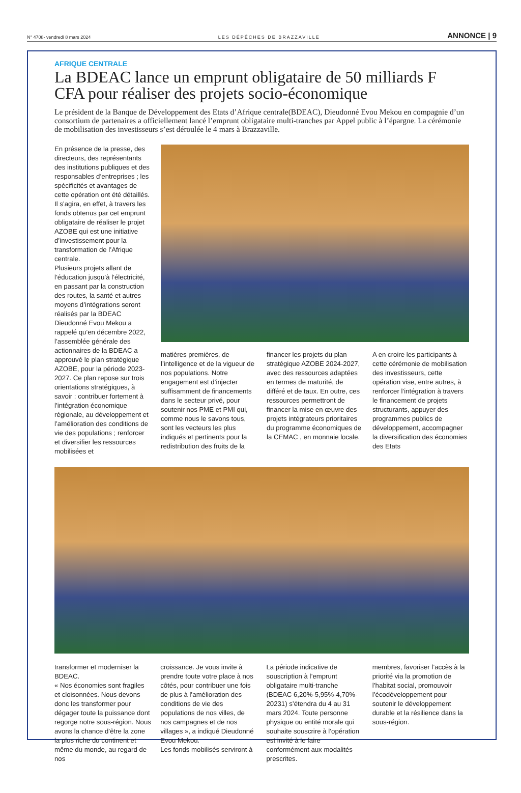N° 4708- vendredi 8 mars 2024 LES DÉPÊCHES DE BRAZZAVILLE ANNONCE | 9
AFRIQUE CENTRALE
La BDEAC lance un emprunt obligataire de 50 milliards F CFA pour réaliser des projets socio-économique
Le président de la Banque de Développement des Etats d’Afrique centrale(BDEAC), Dieudonné Evou Mekou en compagnie d’un consortium de partenaires a officiellement lancé l’emprunt obligataire multi-tranches par Appel public à l’épargne. La cérémonie de mobilisation des investisseurs s’est déroulée le 4 mars à Brazzaville.
En présence de la presse, des directeurs, des représentants des institutions publiques et des responsables d’entreprises ; les spécificités et avantages de cette opération ont été détaillés. Il s’agira, en effet, à travers les fonds obtenus par cet emprunt obligataire de réaliser le projet AZOBE qui est une initiative d’investissement pour la transformation de l’Afrique centrale.
Plusieurs projets allant de l’éducation jusqu’à l’électricité, en passant par la construction des routes, la santé et autres moyens d’intégrations seront réalisés par la BDEAC
Dieudonné Evou Mekou a rappelé qu’en décembre 2022, l’assemblée générale des actionnaires de la BDEAC a approuvé le plan stratégique AZOBE, pour la période 2023-2027. Ce plan repose sur trois orientations stratégiques, à savoir : contribuer fortement à l’intégration économique régionale, au développement et l’amélioration des conditions de vie des populations ; renforcer et diversifier les ressources mobilisées et
matières premières, de l’intelligence et de la vigueur de nos populations. Notre engagement est d’injecter suffisamment de financements dans le secteur privé, pour soutenir nos PME et PMI qui, comme nous le savons tous, sont les vecteurs les plus indiqués et pertinents pour la redistribution des fruits de la
financer les projets du plan stratégique AZOBE 2024-2027, avec des ressources adaptées en termes de maturité, de différé et de taux. En outre, ces ressources permettront de financer la mise en œuvre des projets intégrateurs prioritaires du programme économiques de la CEMAC , en monnaie locale.
A en croire les participants à cette cérémonie de mobilisation des investisseurs, cette opération vise, entre autres, à renforcer l’intégration à travers le financement de projets structurants, appuyer des programmes publics de développement, accompagner la diversification des économies des Etats
transformer et moderniser la BDEAC.
« Nos économies sont fragiles et cloisonnées. Nous devons donc les transformer pour dégager toute la puissance dont regorge notre sous-région. Nous avons la chance d’être la zone la plus riche du continent et même du monde, au regard de nos
croissance. Je vous invite à prendre toute votre place à nos côtés, pour contribuer une fois de plus à l’amélioration des conditions de vie des populations de nos villes, de nos campagnes et de nos villages », a indiqué Dieudonné Evou Mekou.
Les fonds mobilisés serviront à
La période indicative de souscription à l’emprunt obligataire multi-tranche (BDEAC 6,20%-5,95%-4,70%- 20231) s’étendra du 4 au 31 mars 2024. Toute personne physique ou entité morale qui souhaite souscrire à l’opération est invité à le faire conformément aux modalités prescrites.
membres, favoriser l’accès à la priorité via la promotion de l’habitat social, promouvoir l’écodéveloppement pour soutenir le développement durable et la résilience dans la sous-région.